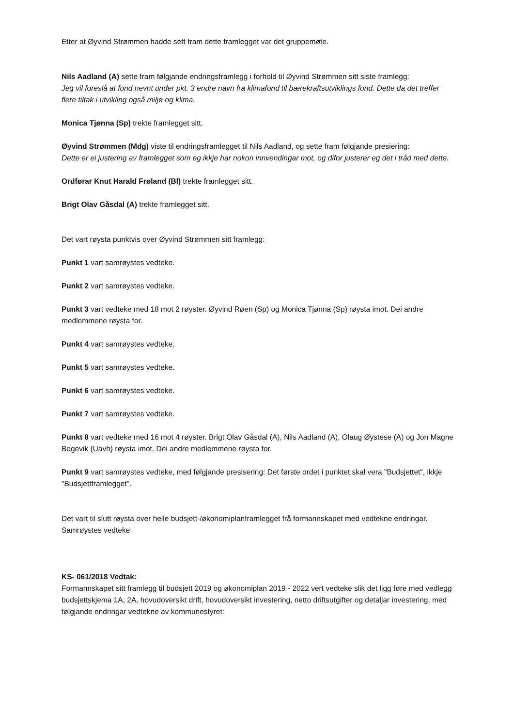Etter at Øyvind Strømmen hadde sett fram dette framlegget var det gruppemøte.
Nils Aadland (A) sette fram følgjande endringsframlegg i forhold til Øyvind Strømmen sitt siste framlegg:
Jeg vil foreslå at fond nevnt under pkt. 3 endre navn fra klimafond til bærekraftsutviklings fond. Dette da det treffer flere tiltak i utvikling også miljø og klima.
Monica Tjønna (Sp) trekte framlegget sitt.
Øyvind Strømmen (Mdg) viste til endringsframlegget til Nils Aadland, og sette fram følgjande presiering:
Dette er ei justering av framlegget som eg ikkje har nokon innvendingar mot, og difor justerer eg det i tråd med dette.
Ordførar Knut Harald Frøland (Bl) trekte framlegget sitt.
Brigt Olav Gåsdal (A) trekte framlegget sitt.
Det vart røysta punktvis over Øyvind Strømmen sitt framlegg:
Punkt 1 vart samrøystes vedteke.
Punkt 2 vart samrøystes vedteke.
Punkt 3 vart vedteke med 18 mot 2 røyster. Øyvind Røen (Sp) og Monica Tjønna (Sp) røysta imot. Dei andre medlemmene røysta for.
Punkt 4 vart samrøystes vedteke.
Punkt 5 vart samrøystes vedteke.
Punkt 6 vart samrøystes vedteke.
Punkt 7 vart samrøystes vedteke.
Punkt 8 vart vedteke med 16 mot 4 røyster. Brigt Olav Gåsdal (A), Nils Aadland (A), Olaug Øystese (A) og Jon Magne Bogevik (Uavh) røysta imot. Dei andre medlemmene røysta for.
Punkt 9 vart samrøystes vedteke, med følgjande presisering: Det første ordet i punktet skal vera "Budsjettet", ikkje "Budsjettframlegget".
Det vart til slutt røysta over heile budsjett-/økonomiplanframlegget frå formannskapet med vedtekne endringar. Samrøystes vedteke.
KS- 061/2018 Vedtak:
Formannskapet sitt framlegg til budsjett 2019 og økonomiplan 2019 - 2022 vert vedteke slik det ligg føre med vedlegg budsjettskjema 1A, 2A, hovudoversikt drift, hovudoversikt investering, netto driftsutgifter og detaljar investering, med følgjande endringar vedtekne av kommunestyret: